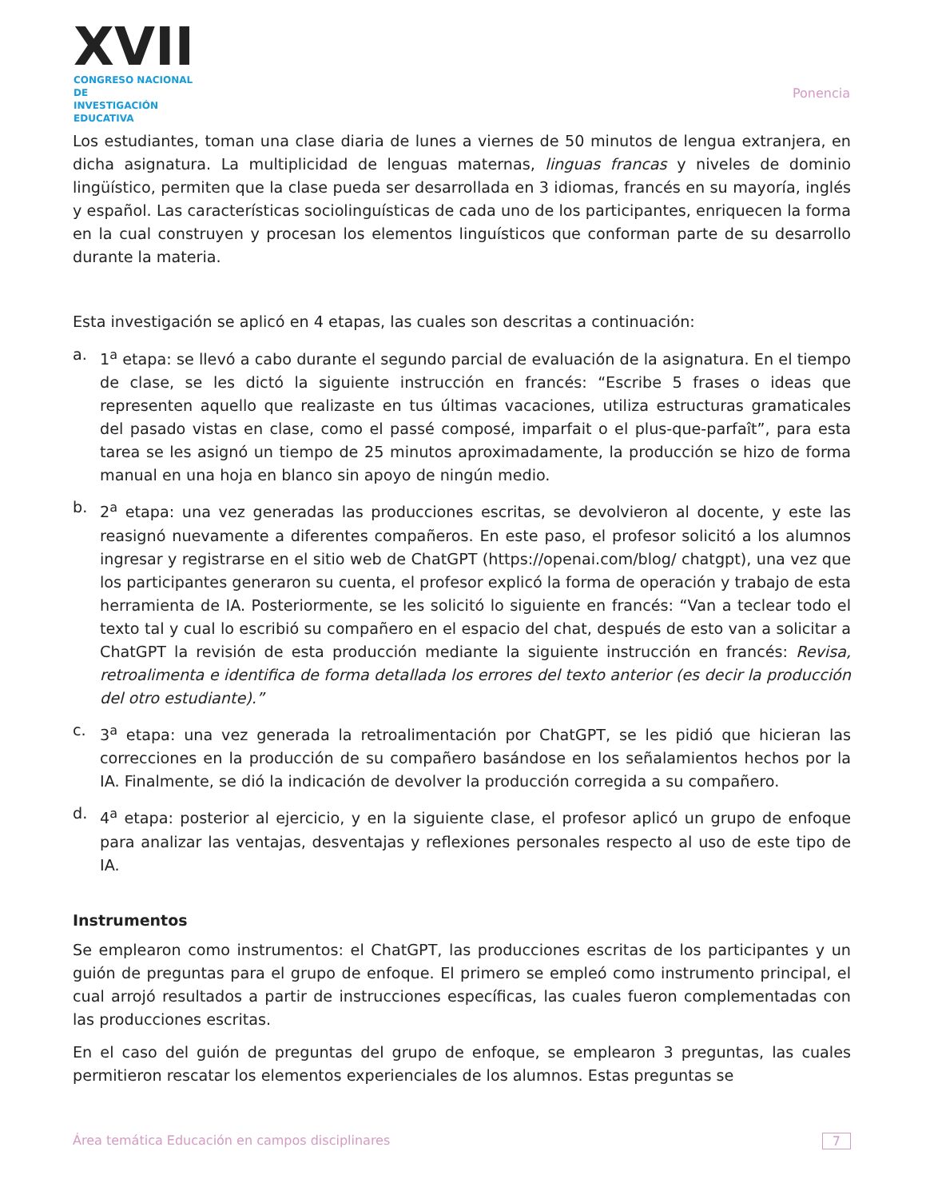XVII
CONGRESO NACIONAL DE
INVESTIGACIÓN EDUCATIVA
Ponencia
Los estudiantes, toman una clase diaria de lunes a viernes de 50 minutos de lengua extranjera, en dicha asignatura. La multiplicidad de lenguas maternas, linguas francas y niveles de dominio lingüístico, permiten que la clase pueda ser desarrollada en 3 idiomas, francés en su mayoría, inglés y español. Las características sociolinguísticas de cada uno de los participantes, enriquecen la forma en la cual construyen y procesan los elementos linguísticos que conforman parte de su desarrollo durante la materia.
Esta investigación se aplicó en 4 etapas, las cuales son descritas a continuación:
a. 1<sup>a</sup> etapa: se llevó a cabo durante el segundo parcial de evaluación de la asignatura. En el tiempo de clase, se les dictó la siguiente instrucción en francés: “Escribe 5 frases o ideas que representen aquello que realizaste en tus últimas vacaciones, utiliza estructuras gramaticales del pasado vistas en clase, como el passé composé, imparfait o el plus-que-parfaît”, para esta tarea se les asignó un tiempo de 25 minutos aproximadamente, la producción se hizo de forma manual en una hoja en blanco sin apoyo de ningún medio.
b. 2<sup>a</sup> etapa: una vez generadas las producciones escritas, se devolvieron al docente, y este las reasignó nuevamente a diferentes compañeros. En este paso, el profesor solicitó a los alumnos ingresar y registrarse en el sitio web de ChatGPT (https://openai.com/blog/ chatgpt), una vez que los participantes generaron su cuenta, el profesor explicó la forma de operación y trabajo de esta herramienta de IA. Posteriormente, se les solicitó lo siguiente en francés: “Van a teclear todo el texto tal y cual lo escribió su compañero en el espacio del chat, después de esto van a solicitar a ChatGPT la revisión de esta producción mediante la siguiente instrucción en francés: Revisa, retroalimenta e identifica de forma detallada los errores del texto anterior (es decir la producción del otro estudiante).”
c. 3<sup>a</sup> etapa: una vez generada la retroalimentación por ChatGPT, se les pidió que hicieran las correcciones en la producción de su compañero basándose en los señalamientos hechos por la IA. Finalmente, se dió la indicación de devolver la producción corregida a su compañero.
d. 4<sup>a</sup> etapa: posterior al ejercicio, y en la siguiente clase, el profesor aplicó un grupo de enfoque para analizar las ventajas, desventajas y reflexiones personales respecto al uso de este tipo de IA.
Instrumentos
Se emplearon como instrumentos: el ChatGPT, las producciones escritas de los participantes y un guión de preguntas para el grupo de enfoque. El primero se empleó como instrumento principal, el cual arrojó resultados a partir de instrucciones específicas, las cuales fueron complementadas con las producciones escritas.
En el caso del guión de preguntas del grupo de enfoque, se emplearon 3 preguntas, las cuales permitieron rescatar los elementos experienciales de los alumnos. Estas preguntas se
Área temática Educación en campos disciplinares 7